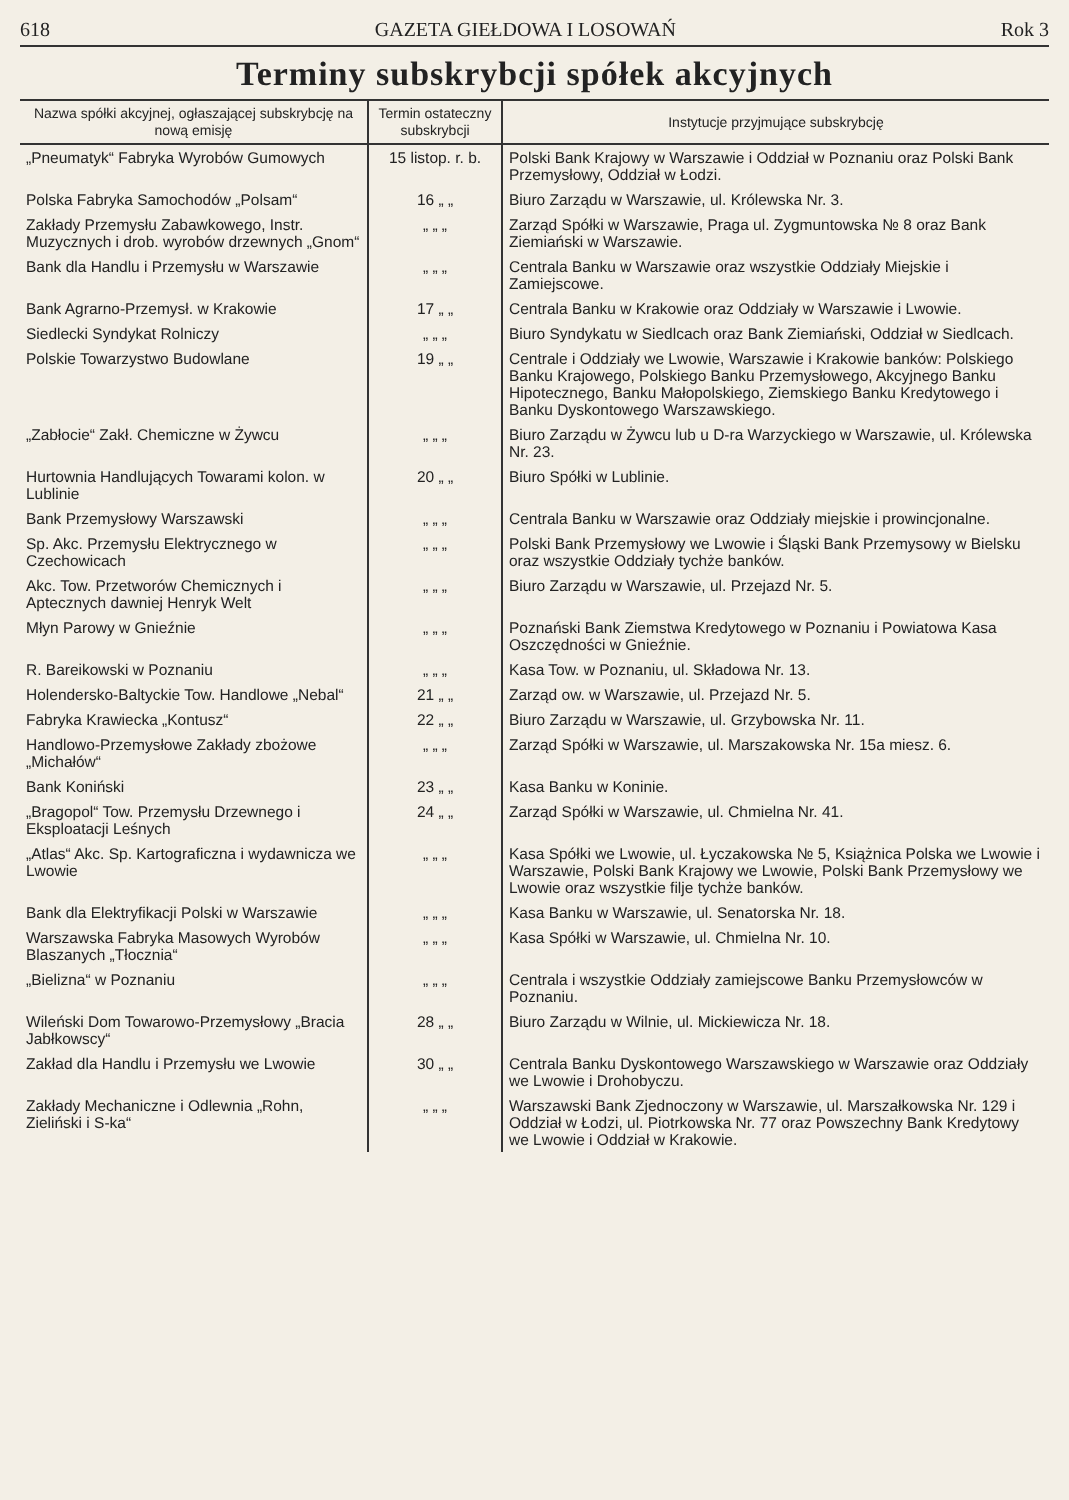618 GAZETA GIEŁDOWA I LOSOWAŃ Rok 3
Terminy subskrybcji spółek akcyjnych
| Nazwa spółki akcyjnej, ogłaszającej subskrybcję na nową emisję | Termin ostateczny subskrybcji | Instytucje przyjmujące subskrybcję |
| --- | --- | --- |
| „Pneumatyk“ Fabryka Wyrobów Gumowych | 15 listop. r. b. | Polski Bank Krajowy w Warszawie i Oddział w Poznaniu oraz Polski Bank Przemysłowy, Oddział w Łodzi. |
| Polska Fabryka Samochodów „Polsam“ | 16 „ „ | Biuro Zarządu w Warszawie, ul. Królewska Nr. 3. |
| Zakłady Przemysłu Zabawkowego, Instr. Muzycznych i drob. wyrobów drzewnych „Gnom“ | „ „ „ | Zarząd Spółki w Warszawie, Praga ul. Zygmuntowska № 8 oraz Bank Ziemiański w Warszawie. |
| Bank dla Handlu i Przemysłu w Warszawie | „ „ „ | Centrala Banku w Warszawie oraz wszystkie Oddziały Miejskie i Zamiejscowe. |
| Bank Agrarno-Przemysł. w Krakowie | 17 „ „ | Centrala Banku w Krakowie oraz Oddziały w Warszawie i Lwowie. |
| Siedlecki Syndykat Rolniczy | „ „ „ | Biuro Syndykatu w Siedlcach oraz Bank Ziemiański, Oddział w Siedlcach. |
| Polskie Towarzystwo Budowlane | 19 „ „ | Centrale i Oddziały we Lwowie, Warszawie i Krakowie banków: Polskiego Banku Krajowego, Polskiego Banku Przemysłowego, Akcyjnego Banku Hipotecznego, Banku Małopolskiego, Ziemskiego Banku Kredytowego i Banku Dyskontowego Warszawskiego. |
| „Zabłocie“ Zakł. Chemiczne w Żywcu | „ „ „ | Biuro Zarządu w Żywcu lub u D-ra Warzyckiego w Warszawie, ul. Królewska Nr. 23. |
| Hurtownia Handlujących Towarami kolon. w Lublinie | 20 „ „ | Biuro Spółki w Lublinie. |
| Bank Przemysłowy Warszawski | „ „ „ | Centrala Banku w Warszawie oraz Oddziały miejskie i prowincjonalne. |
| Sp. Akc. Przemysłu Elektrycznego w Czechowicach | „ „ „ | Polski Bank Przemysłowy we Lwowie i Śląski Bank Przemysowy w Bielsku oraz wszystkie Oddziały tychże banków. |
| Akc. Tow. Przetworów Chemicznych i Aptecznych dawniej Henryk Welt | „ „ „ | Biuro Zarządu w Warszawie, ul. Przejazd Nr. 5. |
| Młyn Parowy w Gnieźnie | „ „ „ | Poznański Bank Ziemstwa Kredytowego w Poznaniu i Powiatowa Kasa Oszczędności w Gnieźnie. |
| R. Bareikowski w Poznaniu | „ „ „ | Kasa Tow. w Poznaniu, ul. Składowa Nr. 13. |
| Holendersko-Baltyckie Tow. Handlowe „Nebal“ | 21 „ „ | Zarząd ow. w Warszawie, ul. Przejazd Nr. 5. |
| Fabryka Krawiecka „Kontusz“ | 22 „ „ | Biuro Zarządu w Warszawie, ul. Grzybowska Nr. 11. |
| Handlowo-Przemysłowe Zakłady zbożowe „Michałów“ | „ „ „ | Zarząd Spółki w Warszawie, ul. Marszakowska Nr. 15a miesz. 6. |
| Bank Koniński | 23 „ „ | Kasa Banku w Koninie. |
| „Bragopol“ Tow. Przemysłu Drzewnego i Eksploatacji Leśnych | 24 „ „ | Zarząd Spółki w Warszawie, ul. Chmielna Nr. 41. |
| „Atlas“ Akc. Sp. Kartograficzna i wydawnicza we Lwowie | „ „ „ | Kasa Spółki we Lwowie, ul. Łyczakowska № 5, Książnica Polska we Lwowie i Warszawie, Polski Bank Krajowy we Lwowie, Polski Bank Przemysłowy we Lwowie oraz wszystkie filje tychże banków. |
| Bank dla Elektryfikacji Polski w Warszawie | „ „ „ | Kasa Banku w Warszawie, ul. Senatorska Nr. 18. |
| Warszawska Fabryka Masowych Wyrobów Blaszanych „Tłocznia“ | „ „ „ | Kasa Spółki w Warszawie, ul. Chmielna Nr. 10. |
| „Bielizna“ w Poznaniu | „ „ „ | Centrala i wszystkie Oddziały zamiejscowe Banku Przemysłowców w Poznaniu. |
| Wileński Dom Towarowo-Przemysłowy „Bracia Jabłkowscy“ | 28 „ „ | Biuro Zarządu w Wilnie, ul. Mickiewicza Nr. 18. |
| Zakład dla Handlu i Przemysłu we Lwowie | 30 „ „ | Centrala Banku Dyskontowego Warszawskiego w Warszawie oraz Oddziały we Lwowie i Drohobyczu. |
| Zakłady Mechaniczne i Odlewnia „Rohn, Zieliński i S-ka“ | „ „ „ | Warszawski Bank Zjednoczony w Warszawie, ul. Marszałkowska Nr. 129 i Oddział w Łodzi, ul. Piotrkowska Nr. 77 oraz Powszechny Bank Kredytowy we Lwowie i Oddział w Krakowie. |